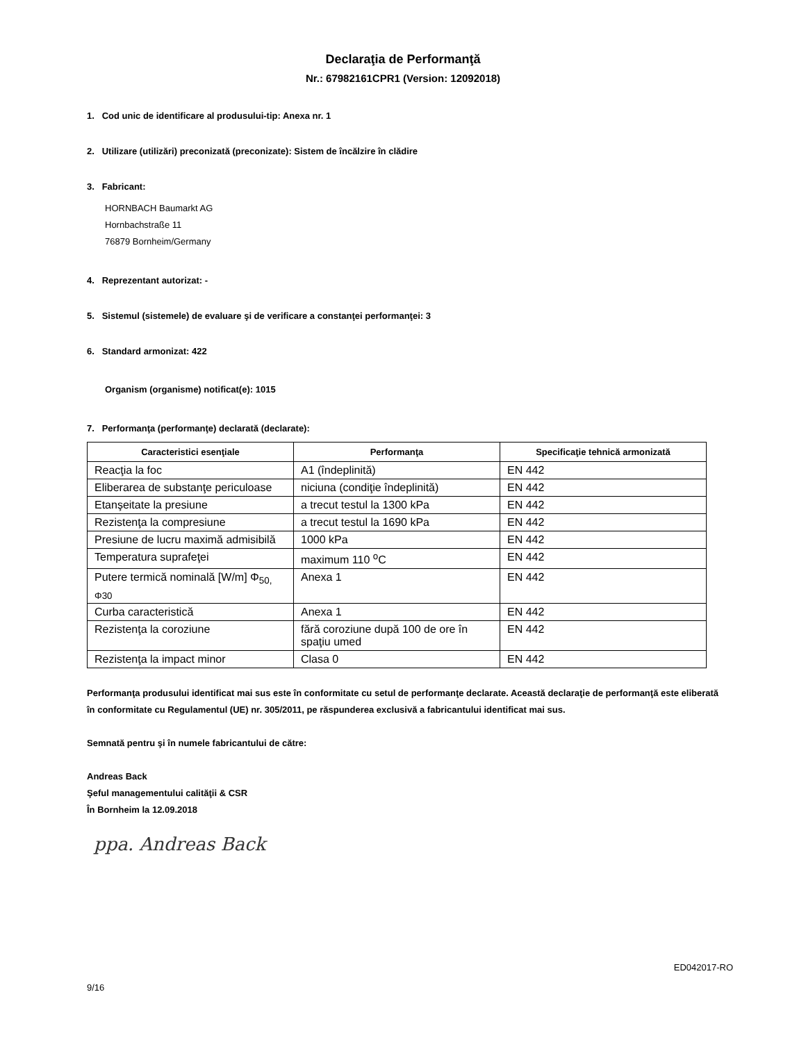Declaraţia de Performanţă
Nr.: 67982161CPR1 (Version: 12092018)
1. Cod unic de identificare al produsului-tip: Anexa nr. 1
2. Utilizare (utilizări) preconizată (preconizate): Sistem de încălzire în clădire
3. Fabricant:
HORNBACH Baumarkt AG
Hornbachstraße 11
76879 Bornheim/Germany
4. Reprezentant autorizat: -
5. Sistemul (sistemele) de evaluare şi de verificare a constanţei performanţei: 3
6. Standard armonizat: 422
Organism (organisme) notificat(e): 1015
7. Performanţa (performanţe) declarată (declarate):
| Caracteristici esenţiale | Performanţa | Specificaţie tehnică armonizată |
| --- | --- | --- |
| Reacţia la foc | A1 (îndeplinită) | EN 442 |
| Eliberarea de substanţe periculoase | niciuna (condiţie îndeplinită) | EN 442 |
| Etanşeitate la presiune | a trecut testul la 1300 kPa | EN 442 |
| Rezistenţa la compresiune | a trecut testul la 1690 kPa | EN 442 |
| Presiune de lucru maximă admisibilă | 1000 kPa | EN 442 |
| Temperatura suprafeţei | maximum 110 <sup>o</sup>C | EN 442 |
| Putere termică nominală [W/m] Φ<sub>50, Φ30</sub> | Anexa 1 | EN 442 |
| Curba caracteristică | Anexa 1 | EN 442 |
| Rezistenţa la coroziune | fără coroziune după 100 de ore în spaţiu umed | EN 442 |
| Rezistenţa la impact minor | Clasa 0 | EN 442 |
Performanţa produsului identificat mai sus este în conformitate cu setul de performanţe declarate. Această declaraţie de performanţă este eliberată în conformitate cu Regulamentul (UE) nr. 305/2011, pe răspunderea exclusivă a fabricantului identificat mai sus.
Semnată pentru şi în numele fabricantului de către:
Andreas Back
Şeful managementului calităţii & CSR
În Bornheim la 12.09.2018
ppa. Andreas Back
ED042017-RO
9/16